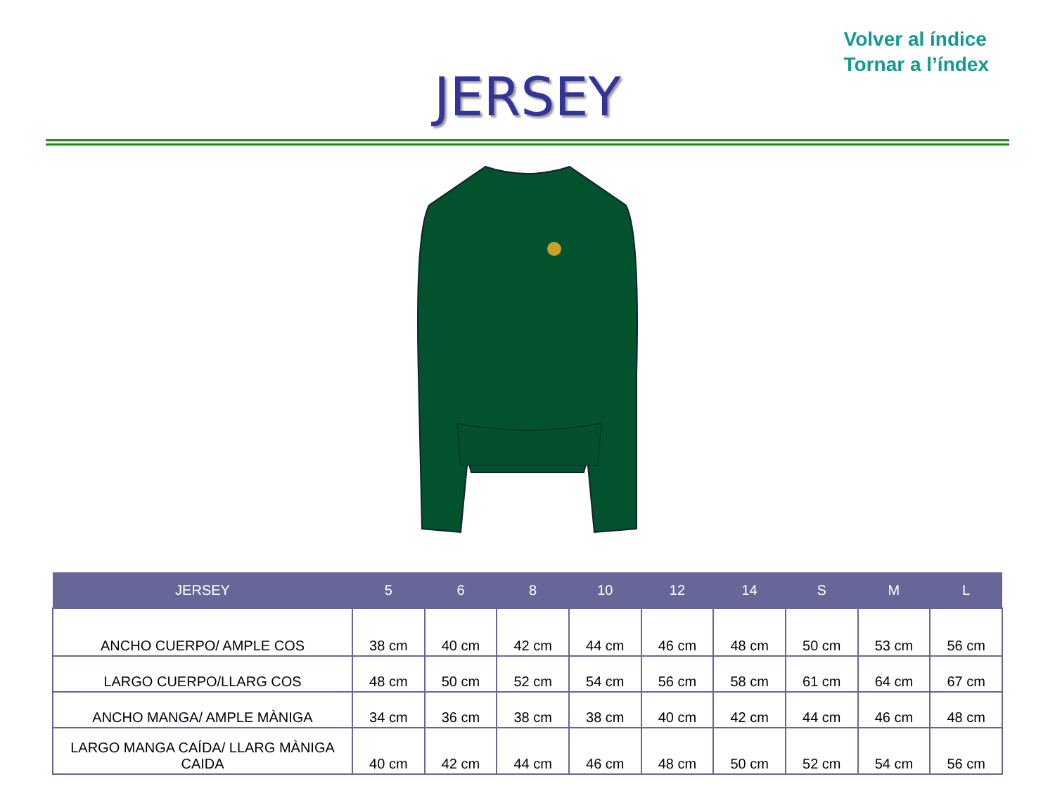Volver al índice
Tornar a l’índex
JERSEY
| JERSEY | 5 | 6 | 8 | 10 | 12 | 14 | S | M | L |
| --- | --- | --- | --- | --- | --- | --- | --- | --- | --- |
| ANCHO CUERPO/ AMPLE COS | 38 cm | 40 cm | 42 cm | 44 cm | 46 cm | 48 cm | 50 cm | 53 cm | 56 cm |
| LARGO CUERPO/LLARG COS | 48 cm | 50 cm | 52 cm | 54 cm | 56 cm | 58 cm | 61 cm | 64 cm | 67 cm |
| ANCHO MANGA/ AMPLE MÀNIGA | 34 cm | 36 cm | 38 cm | 38 cm | 40 cm | 42 cm | 44 cm | 46 cm | 48 cm |
| LARGO MANGA CAÍDA/ LLARG MÀNIGA CAIDA | 40 cm | 42 cm | 44 cm | 46 cm | 48 cm | 50 cm | 52 cm | 54 cm | 56 cm |